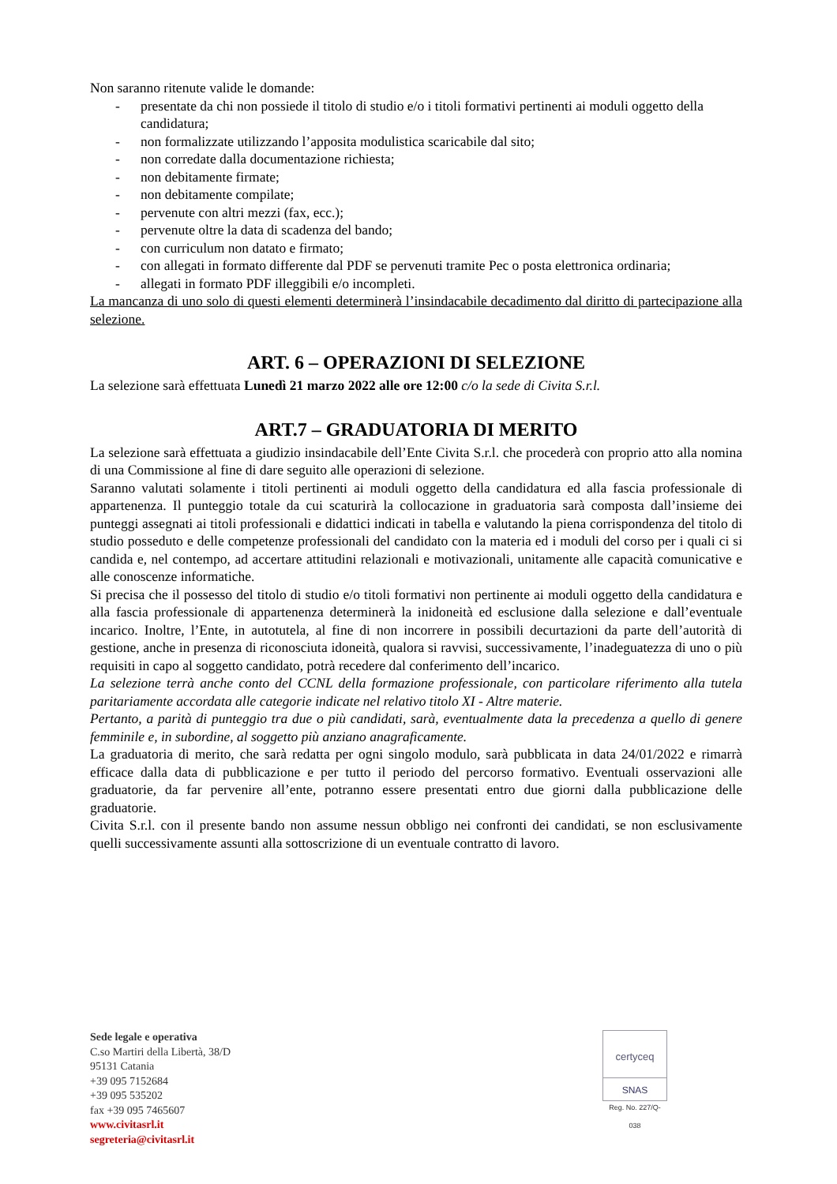Non saranno ritenute valide le domande:
- presentate da chi non possiede il titolo di studio e/o i titoli formativi pertinenti ai moduli oggetto della candidatura;
- non formalizzate utilizzando l’apposita modulistica scaricabile dal sito;
- non corredate dalla documentazione richiesta;
- non debitamente firmate;
- non debitamente compilate;
- pervenute con altri mezzi (fax, ecc.);
- pervenute oltre la data di scadenza del bando;
- con curriculum non datato e firmato;
- con allegati in formato differente dal PDF se pervenuti tramite Pec o posta elettronica ordinaria;
- allegati in formato PDF illeggibili e/o incompleti.
La mancanza di uno solo di questi elementi determinerà l’insindacabile decadimento dal diritto di partecipazione alla selezione.
ART. 6 – OPERAZIONI DI SELEZIONE
La selezione sarà effettuata Lunedì 21 marzo 2022 alle ore 12:00 c/o la sede di Civita S.r.l.
ART.7 – GRADUATORIA DI MERITO
La selezione sarà effettuata a giudizio insindacabile dell’Ente Civita S.r.l. che procederà con proprio atto alla nomina di una Commissione al fine di dare seguito alle operazioni di selezione.
Saranno valutati solamente i titoli pertinenti ai moduli oggetto della candidatura ed alla fascia professionale di appartenenza. Il punteggio totale da cui scaturirà la collocazione in graduatoria sarà composta dall’insieme dei punteggi assegnati ai titoli professionali e didattici indicati in tabella e valutando la piena corrispondenza del titolo di studio posseduto e delle competenze professionali del candidato con la materia ed i moduli del corso per i quali ci si candida e, nel contempo, ad accertare attitudini relazionali e motivazionali, unitamente alle capacità comunicative e alle conoscenze informatiche.
Si precisa che il possesso del titolo di studio e/o titoli formativi non pertinente ai moduli oggetto della candidatura e alla fascia professionale di appartenenza determinerà la inidoneità ed esclusione dalla selezione e dall’eventuale incarico. Inoltre, l’Ente, in autotutela, al fine di non incorrere in possibili decurtazioni da parte dell’autorità di gestione, anche in presenza di riconosciuta idoneità, qualora si ravvisi, successivamente, l’inadeguatezza di uno o più requisiti in capo al soggetto candidato, potrà recedere dal conferimento dell’incarico.
La selezione terrà anche conto del CCNL della formazione professionale, con particolare riferimento alla tutela paritariamente accordata alle categorie indicate nel relativo titolo XI - Altre materie.
Pertanto, a parità di punteggio tra due o più candidati, sarà, eventualmente data la precedenza a quello di genere femminile e, in subordine, al soggetto più anziano anagraficamente.
La graduatoria di merito, che sarà redatta per ogni singolo modulo, sarà pubblicata in data 24/01/2022 e rimarrà efficace dalla data di pubblicazione e per tutto il periodo del percorso formativo. Eventuali osservazioni alle graduatorie, da far pervenire all’ente, potranno essere presentati entro due giorni dalla pubblicazione delle graduatorie.
Civita S.r.l. con il presente bando non assume nessun obbligo nei confronti dei candidati, se non esclusivamente quelli successivamente assunti alla sottoscrizione di un eventuale contratto di lavoro.
Sede legale e operativa
C.so Martiri della Libertà, 38/D
95131 Catania
+39 095 7152684
+39 095 535202
fax +39 095 7465607
www.civitasrl.it
segreteria@civitasrl.it
certyceq
SNAS
Reg. No. 227/Q-038